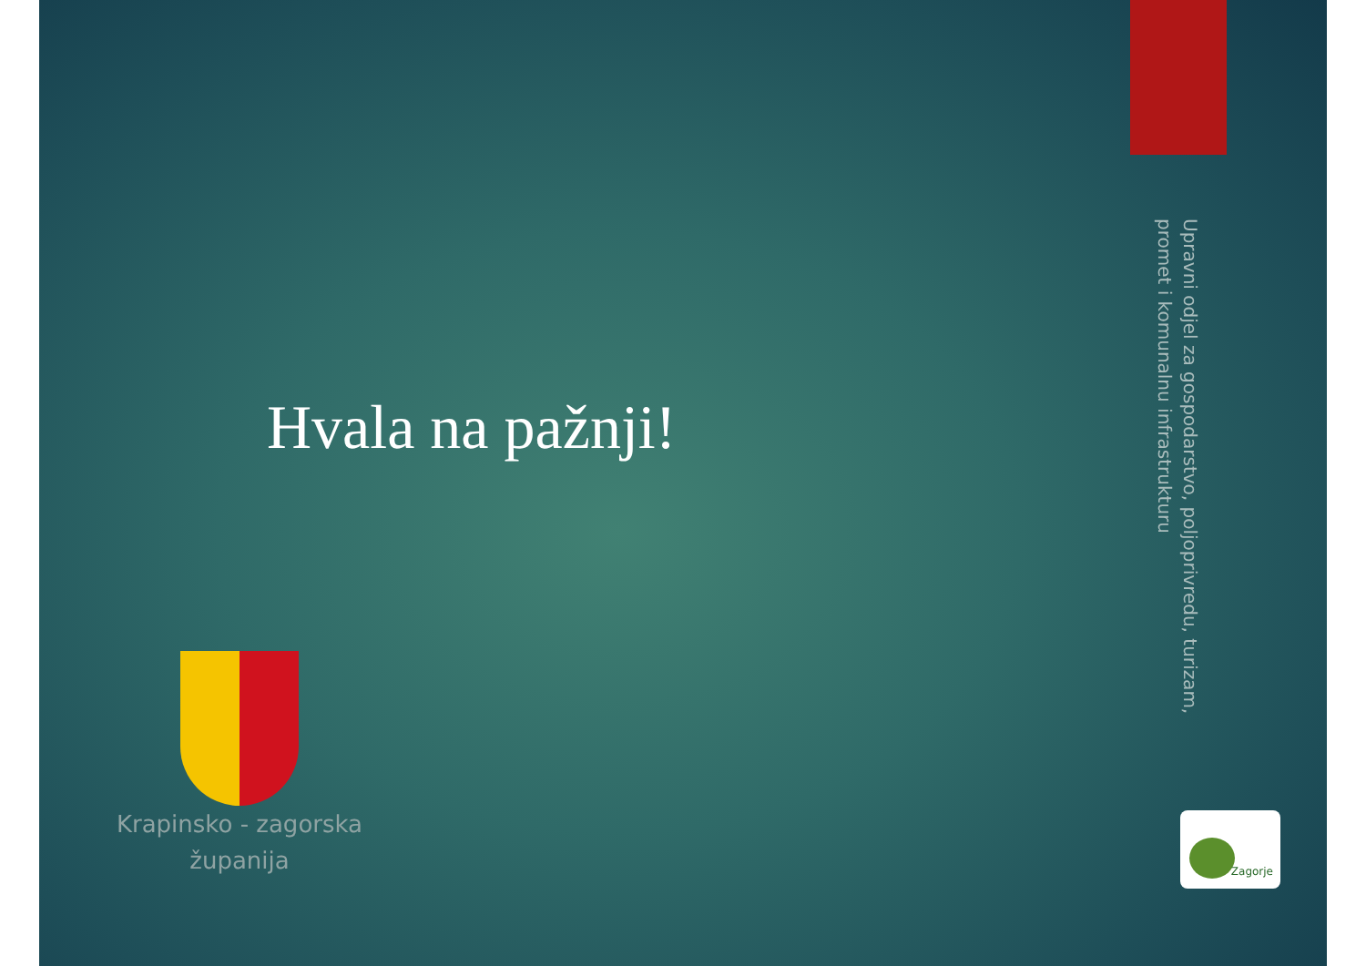Hvala na pažnji!
Upravni odjel za gospodarstvo, poljoprivredu, turizam, promet i komunalnu infrastrukturu
Krapinsko - zagorska
županija
Zagorje